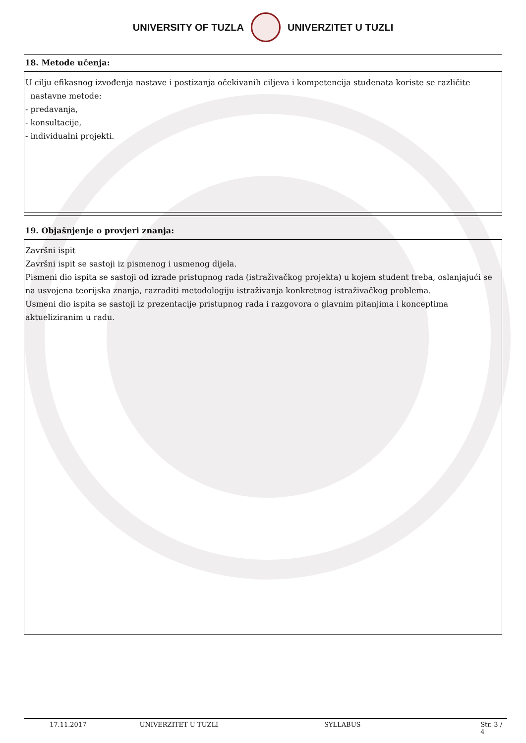UNIVERSITY OF TUZLA UNIVERZITET U TUZLI
18. Metode učenja:
U cilju efikasnog izvođenja nastave i postizanja očekivanih ciljeva i kompetencija studenata koriste se različite
nastavne metode:
- predavanja,
- konsultacije,
- individualni projekti.
19. Objašnjenje o provjeri znanja:
Završni ispit
Završni ispit se sastoji iz pismenog i usmenog dijela.
Pismeni dio ispita se sastoji od izrade pristupnog rada (istraživačkog projekta) u kojem student treba, oslanjajući se na usvojena teorijska znanja, razraditi metodologiju istraživanja konkretnog istraživačkog problema.
Usmeni dio ispita se sastoji iz prezentacije pristupnog rada i razgovora o glavnim pitanjima i konceptima aktueliziranim u radu.
17.11.2017 UNIVERZITET U TUZLI SYLLABUS Str. 3 / 4